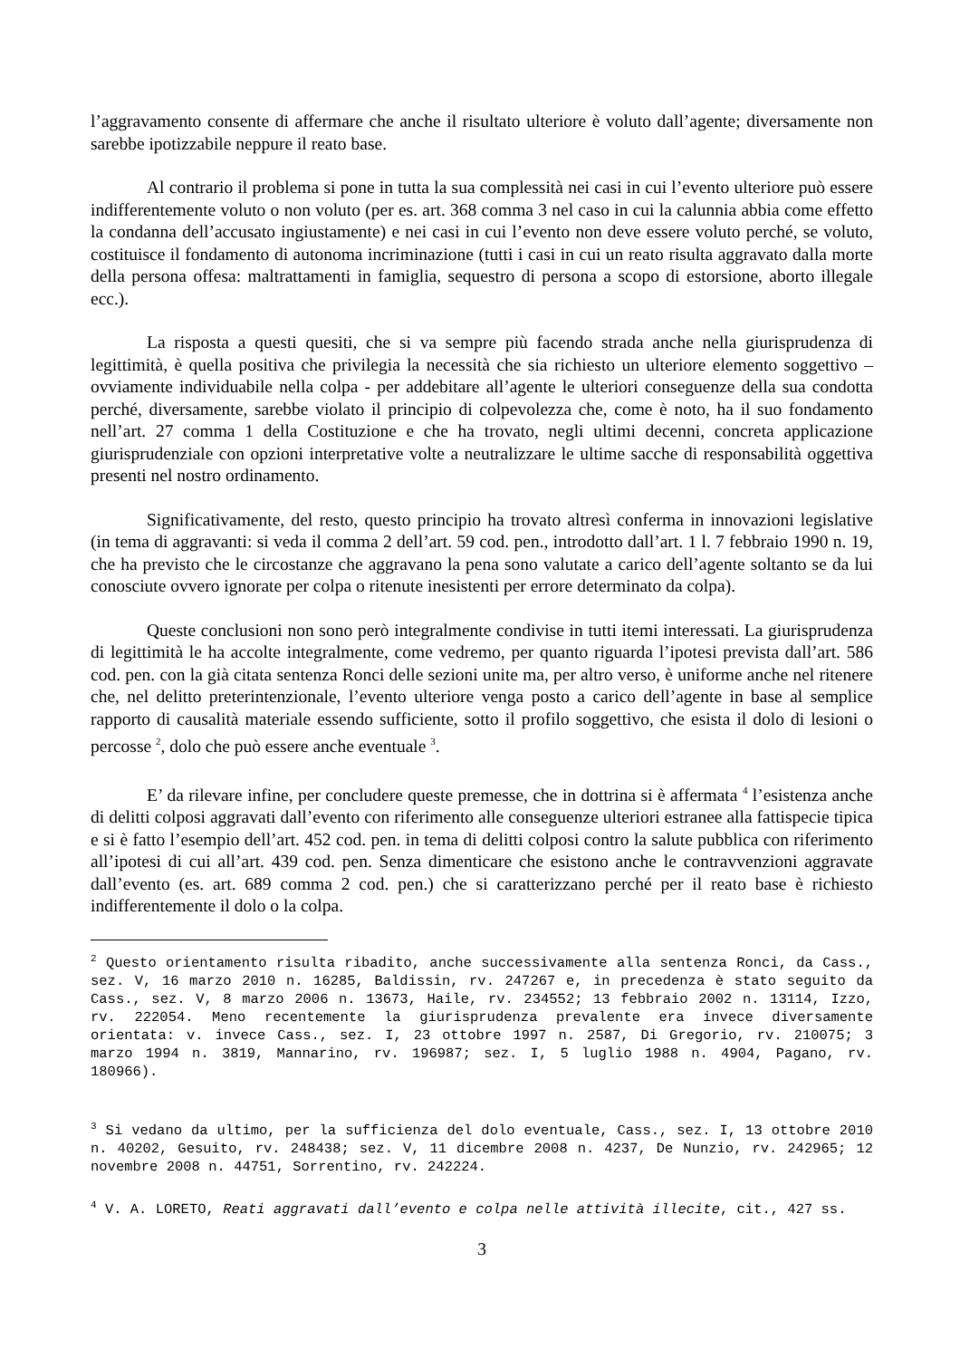l’aggravamento consente di affermare che anche il risultato ulteriore è voluto dall’agente; diversamente non sarebbe ipotizzabile neppure il reato base.
Al contrario il problema si pone in tutta la sua complessità nei casi in cui l’evento ulteriore può essere indifferentemente voluto o non voluto (per es. art. 368 comma 3 nel caso in cui la calunnia abbia come effetto la condanna dell’accusato ingiustamente) e nei casi in cui l’evento non deve essere voluto perché, se voluto, costituisce il fondamento di autonoma incriminazione (tutti i casi in cui un reato risulta aggravato dalla morte della persona offesa: maltrattamenti in famiglia, sequestro di persona a scopo di estorsione, aborto illegale ecc.).
La risposta a questi quesiti, che si va sempre più facendo strada anche nella giurisprudenza di legittimità, è quella positiva che privilegia la necessità che sia richiesto un ulteriore elemento soggettivo – ovviamente individuabile nella colpa - per addebitare all’agente le ulteriori conseguenze della sua condotta perché, diversamente, sarebbe violato il principio di colpevolezza che, come è noto, ha il suo fondamento nell’art. 27 comma 1 della Costituzione e che ha trovato, negli ultimi decenni, concreta applicazione giurisprudenziale con opzioni interpretative volte a neutralizzare le ultime sacche di responsabilità oggettiva presenti nel nostro ordinamento.
Significativamente, del resto, questo principio ha trovato altresì conferma in innovazioni legislative (in tema di aggravanti: si veda il comma 2 dell’art. 59 cod. pen., introdotto dall’art. 1 l. 7 febbraio 1990 n. 19, che ha previsto che le circostanze che aggravano la pena sono valutate a carico dell’agente soltanto se da lui conosciute ovvero ignorate per colpa o ritenute inesistenti per errore determinato da colpa).
Queste conclusioni non sono però integralmente condivise in tutti itemi interessati. La giurisprudenza di legittimità le ha accolte integralmente, come vedremo, per quanto riguarda l’ipotesi prevista dall’art. 586 cod. pen. con la già citata sentenza Ronci delle sezioni unite ma, per altro verso, è uniforme anche nel ritenere che, nel delitto preterintenzionale, l’evento ulteriore venga posto a carico dell’agente in base al semplice rapporto di causalità materiale essendo sufficiente, sotto il profilo soggettivo, che esista il dolo di lesioni o percosse <sup>2</sup>, dolo che può essere anche eventuale <sup>3</sup>.
E’ da rilevare infine, per concludere queste premesse, che in dottrina si è affermata <sup>4</sup> l’esistenza anche di delitti colposi aggravati dall’evento con riferimento alle conseguenze ulteriori estranee alla fattispecie tipica e si è fatto l’esempio dell’art. 452 cod. pen. in tema di delitti colposi contro la salute pubblica con riferimento all’ipotesi di cui all’art. 439 cod. pen. Senza dimenticare che esistono anche le contravvenzioni aggravate dall’evento (es. art. 689 comma 2 cod. pen.) che si caratterizzano perché per il reato base è richiesto indifferentemente il dolo o la colpa.
<sup>2</sup> Questo orientamento risulta ribadito, anche successivamente alla sentenza Ronci, da Cass., sez. V, 16 marzo 2010 n. 16285, Baldissin, rv. 247267 e, in precedenza è stato seguito da Cass., sez. V, 8 marzo 2006 n. 13673, Haile, rv. 234552; 13 febbraio 2002 n. 13114, Izzo, rv. 222054. Meno recentemente la giurisprudenza prevalente era invece diversamente orientata: v. invece Cass., sez. I, 23 ottobre 1997 n. 2587, Di Gregorio, rv. 210075; 3 marzo 1994 n. 3819, Mannarino, rv. 196987; sez. I, 5 luglio 1988 n. 4904, Pagano, rv. 180966).
<sup>3</sup> Si vedano da ultimo, per la sufficienza del dolo eventuale, Cass., sez. I, 13 ottobre 2010 n. 40202, Gesuito, rv. 248438; sez. V, 11 dicembre 2008 n. 4237, De Nunzio, rv. 242965; 12 novembre 2008 n. 44751, Sorrentino, rv. 242224.
<sup>4</sup> V. A. LORETO, Reati aggravati dall’evento e colpa nelle attività illecite, cit., 427 ss.
3